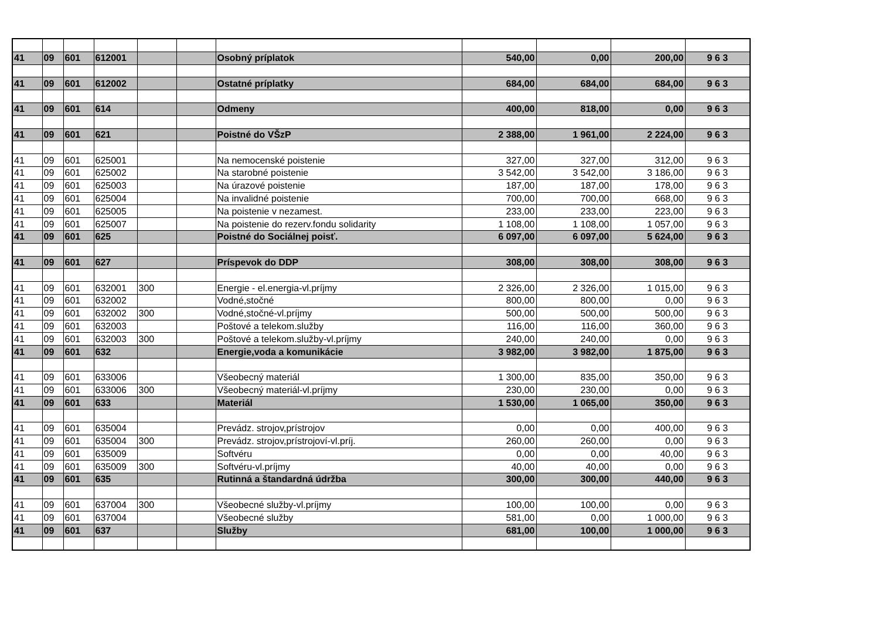| 41 | 09 | 601 | 612001 | | | Osobný príplatok | 540,00 | 0,00 | 200,00 | 9 6 3 |
| 41 | 09 | 601 | 612002 | | | Ostatné príplatky | 684,00 | 684,00 | 684,00 | 9 6 3 |
| 41 | 09 | 601 | 614 | | | Odmeny | 400,00 | 818,00 | 0,00 | 9 6 3 |
| 41 | 09 | 601 | 621 | | | Poistné do VŠzP | 2 388,00 | 1 961,00 | 2 224,00 | 9 6 3 |
| 41 | 09 | 601 | 625001 | | | Na nemocenské poistenie | 327,00 | 327,00 | 312,00 | 9 6 3 |
| 41 | 09 | 601 | 625002 | | | Na starobné poistenie | 3 542,00 | 3 542,00 | 3 186,00 | 9 6 3 |
| 41 | 09 | 601 | 625003 | | | Na úrazové poistenie | 187,00 | 187,00 | 178,00 | 9 6 3 |
| 41 | 09 | 601 | 625004 | | | Na invalidné poistenie | 700,00 | 700,00 | 668,00 | 9 6 3 |
| 41 | 09 | 601 | 625005 | | | Na poistenie v nezamest. | 233,00 | 233,00 | 223,00 | 9 6 3 |
| 41 | 09 | 601 | 625007 | | | Na poistenie do rezerv.fondu solidarity | 1 108,00 | 1 108,00 | 1 057,00 | 9 6 3 |
| 41 | 09 | 601 | 625 | | | Poistné do Sociálnej poisť. | 6 097,00 | 6 097,00 | 5 624,00 | 9 6 3 |
| 41 | 09 | 601 | 627 | | | Príspevok do DDP | 308,00 | 308,00 | 308,00 | 9 6 3 |
| 41 | 09 | 601 | 632001 | 300 | | Energie - el.energia-vl.príjmy | 2 326,00 | 2 326,00 | 1 015,00 | 9 6 3 |
| 41 | 09 | 601 | 632002 | | | Vodné,stočné | 800,00 | 800,00 | 0,00 | 9 6 3 |
| 41 | 09 | 601 | 632002 | 300 | | Vodné,stočné-vl.príjmy | 500,00 | 500,00 | 500,00 | 9 6 3 |
| 41 | 09 | 601 | 632003 | | | Poštové a telekom.služby | 116,00 | 116,00 | 360,00 | 9 6 3 |
| 41 | 09 | 601 | 632003 | 300 | | Poštové a telekom.služby-vl.príjmy | 240,00 | 240,00 | 0,00 | 9 6 3 |
| 41 | 09 | 601 | 632 | | | Energie,voda a komunikácie | 3 982,00 | 3 982,00 | 1 875,00 | 9 6 3 |
| 41 | 09 | 601 | 633006 | | | Všeobecný materiál | 1 300,00 | 835,00 | 350,00 | 9 6 3 |
| 41 | 09 | 601 | 633006 | 300 | | Všeobecný materiál-vl.príjmy | 230,00 | 230,00 | 0,00 | 9 6 3 |
| 41 | 09 | 601 | 633 | | | Materiál | 1 530,00 | 1 065,00 | 350,00 | 9 6 3 |
| 41 | 09 | 601 | 635004 | | | Prevádz. strojov,prístrojov | 0,00 | 0,00 | 400,00 | 9 6 3 |
| 41 | 09 | 601 | 635004 | 300 | | Prevádz. strojov,prístrojoví-vl.príj. | 260,00 | 260,00 | 0,00 | 9 6 3 |
| 41 | 09 | 601 | 635009 | | | Softvéru | 0,00 | 0,00 | 40,00 | 9 6 3 |
| 41 | 09 | 601 | 635009 | 300 | | Softvéru-vl.príjmy | 40,00 | 40,00 | 0,00 | 9 6 3 |
| 41 | 09 | 601 | 635 | | | Rutinná a štandardná údržba | 300,00 | 300,00 | 440,00 | 9 6 3 |
| 41 | 09 | 601 | 637004 | 300 | | Všeobecné služby-vl.príjmy | 100,00 | 100,00 | 0,00 | 9 6 3 |
| 41 | 09 | 601 | 637004 | | | Všeobecné služby | 581,00 | 0,00 | 1 000,00 | 9 6 3 |
| 41 | 09 | 601 | 637 | | | Služby | 681,00 | 100,00 | 1 000,00 | 9 6 3 |